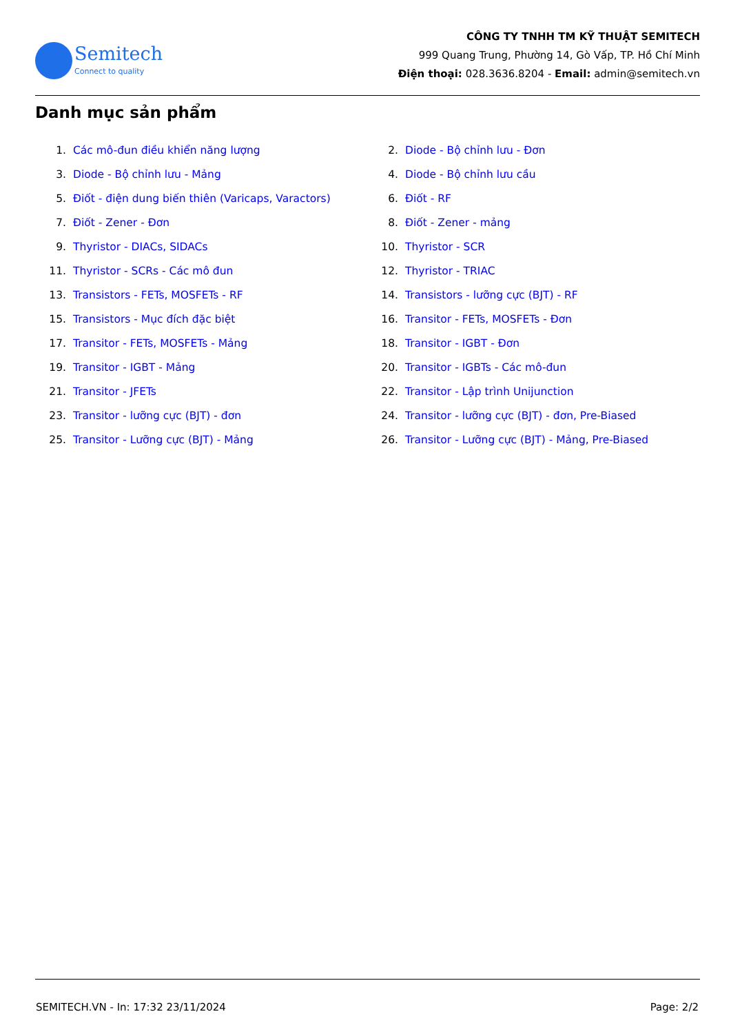Semitech
Connect to quality
CÔNG TY TNHH TM KỸ THUẬT SEMITECH
999 Quang Trung, Phường 14, Gò Vấp, TP. Hồ Chí Minh
Điện thoại: 028.3636.8204 - Email: admin@semitech.vn
Danh mục sản phẩm
1. Các mô-đun điều khiển năng lượng
2. Diode - Bộ chỉnh lưu - Đơn
3. Diode - Bộ chỉnh lưu - Mảng
4. Diode - Bộ chỉnh lưu cầu
5. Điốt - điện dung biến thiên (Varicaps, Varactors)
6. Điốt - RF
7. Điốt - Zener - Đơn
8. Điốt - Zener - mảng
9. Thyristor - DIACs, SIDACs
10. Thyristor - SCR
11. Thyristor - SCRs - Các mô đun
12. Thyristor - TRIAC
13. Transistors - FETs, MOSFETs - RF
14. Transistors - lưỡng cực (BJT) - RF
15. Transistors - Mục đích đặc biệt
16. Transitor - FETs, MOSFETs - Đơn
17. Transitor - FETs, MOSFETs - Mảng
18. Transitor - IGBT - Đơn
19. Transitor - IGBT - Mảng
20. Transitor - IGBTs - Các mô-đun
21. Transitor - JFETs
22. Transitor - Lập trình Unijunction
23. Transitor - lưỡng cực (BJT) - đơn
24. Transitor - lưỡng cực (BJT) - đơn, Pre-Biased
25. Transitor - Lưỡng cực (BJT) - Mảng
26. Transitor - Lưỡng cực (BJT) - Mảng, Pre-Biased
SEMITECH.VN - In: 17:32 23/11/2024 Page: 2/2